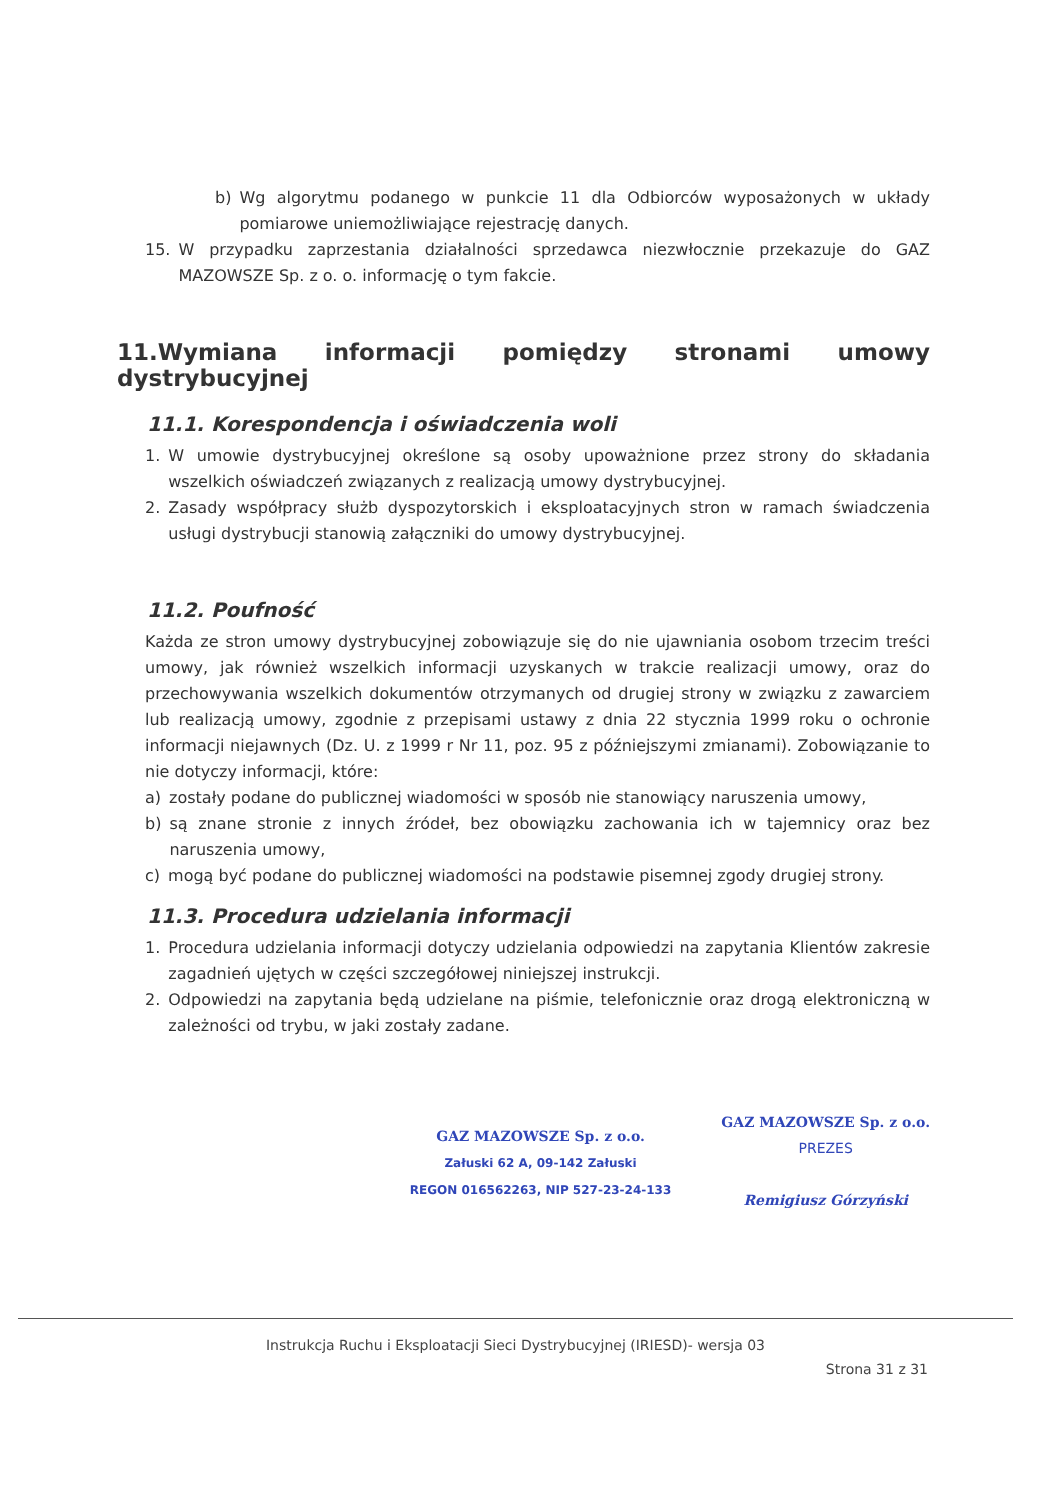b) Wg algorytmu podanego w punkcie 11 dla Odbiorców wyposażonych w układy pomiarowe uniemożliwiające rejestrację danych.
15. W przypadku zaprzestania działalności sprzedawca niezwłocznie przekazuje do GAZ MAZOWSZE Sp. z o. o. informację o tym fakcie.
11.Wymiana informacji pomiędzy stronami umowy dystrybucyjnej
11.1. Korespondencja i oświadczenia woli
1. W umowie dystrybucyjnej określone są osoby upoważnione przez strony do składania wszelkich oświadczeń związanych z realizacją umowy dystrybucyjnej.
2. Zasady współpracy służb dyspozytorskich i eksploatacyjnych stron w ramach świadczenia usługi dystrybucji stanowią załączniki do umowy dystrybucyjnej.
11.2. Poufność
Każda ze stron umowy dystrybucyjnej zobowiązuje się do nie ujawniania osobom trzecim treści umowy, jak również wszelkich informacji uzyskanych w trakcie realizacji umowy, oraz do przechowywania wszelkich dokumentów otrzymanych od drugiej strony w związku z zawarciem lub realizacją umowy, zgodnie z przepisami ustawy z dnia 22 stycznia 1999 roku o ochronie informacji niejawnych (Dz. U. z 1999 r Nr 11, poz. 95 z późniejszymi zmianami). Zobowiązanie to nie dotyczy informacji, które:
a) zostały podane do publicznej wiadomości w sposób nie stanowiący naruszenia umowy,
b) są znane stronie z innych źródeł, bez obowiązku zachowania ich w tajemnicy oraz bez naruszenia umowy,
c) mogą być podane do publicznej wiadomości na podstawie pisemnej zgody drugiej strony.
11.3. Procedura udzielania informacji
1. Procedura udzielania informacji dotyczy udzielania odpowiedzi na zapytania Klientów zakresie zagadnień ujętych w części szczegółowej niniejszej instrukcji.
2. Odpowiedzi na zapytania będą udzielane na piśmie, telefonicznie oraz drogą elektroniczną w zależności od trybu, w jaki zostały zadane.
GAZ MAZOWSZE Sp. z o.o.
Załuski 62 A, 09-142 Załuski
REGON 016562263, NIP 527-23-24-133
GAZ MAZOWSZE Sp. z o.o.
PREZES
Remigiusz Górzyński
Instrukcja Ruchu i Eksploatacji Sieci Dystrybucyjnej (IRIESD)- wersja 03
Strona 31 z 31